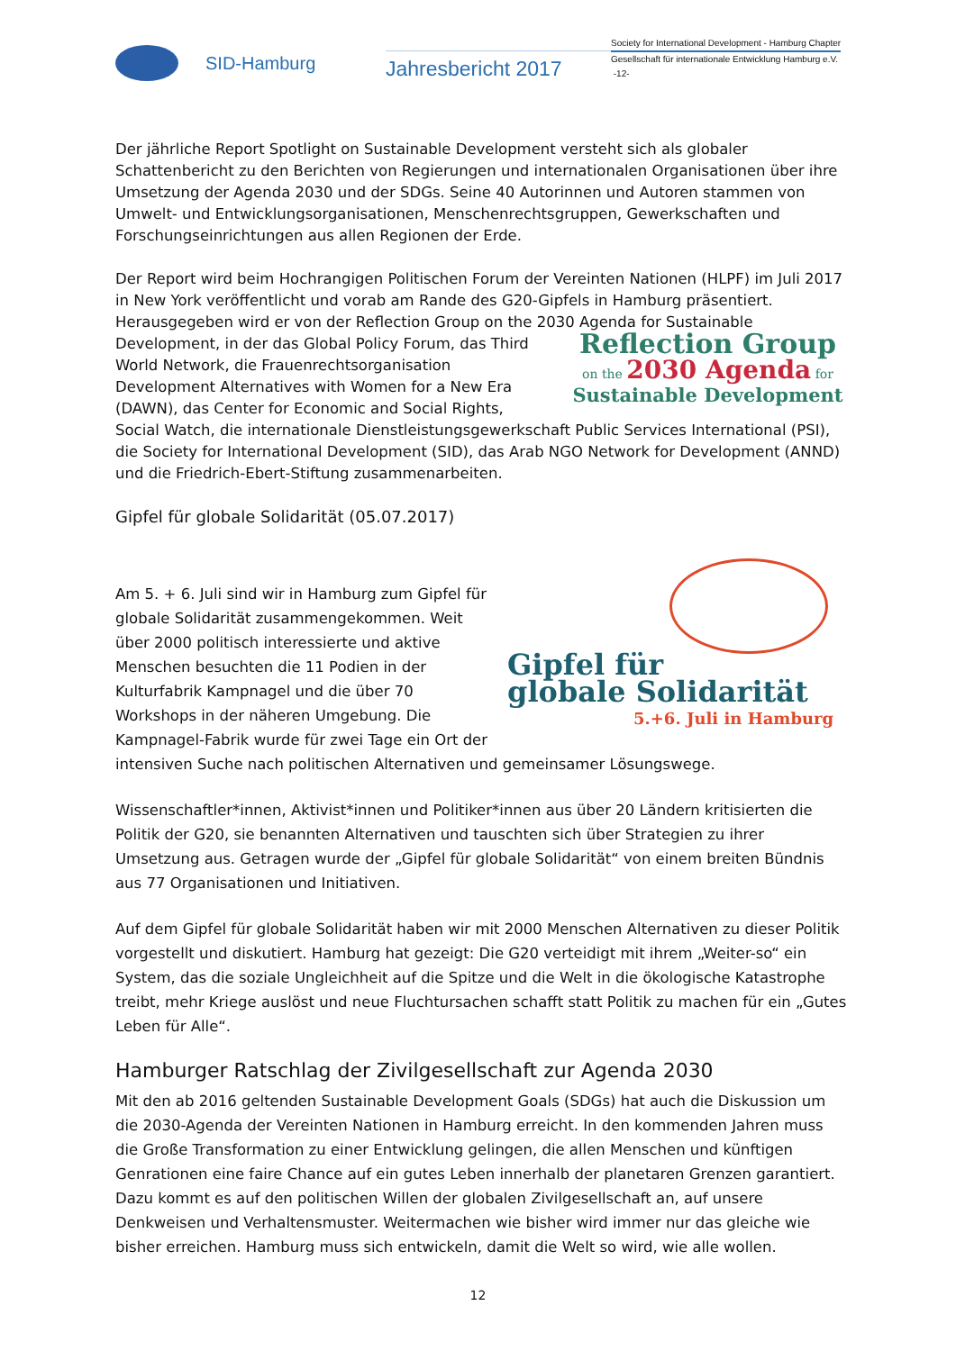SID-Hamburg
Jahresbericht 2017
Society for International Development - Hamburg Chapter
Gesellschaft für internationale Entwicklung Hamburg e.V.
-12-
Der jährliche Report Spotlight on Sustainable Development versteht sich als globaler Schattenbericht zu den Berichten von Regierungen und internationalen Organisationen über ihre Umsetzung der Agenda 2030 und der SDGs. Seine 40 Autorinnen und Autoren stammen von Umwelt- und Entwicklungsorganisationen, Menschenrechtsgruppen, Gewerkschaften und Forschungseinrichtungen aus allen Regionen der Erde.
Der Report wird beim Hochrangigen Politischen Forum der Vereinten Nationen (HLPF) im Juli 2017 in New York veröffentlicht und vorab am Rande des G20-Gipfels in Hamburg präsentiert. Herausgegeben wird er von der Reflection Group on the 2030 Agenda for Sustainable Development, in der das Reflection Group
on the 2030 Agenda for
Sustainable Development Global Policy Forum, das Third World Network, die Frauenrechtsorganisation Development Alternatives with Women for a New Era (DAWN), das Center for Economic and Social Rights, Social Watch, die internationale Dienstleistungsgewerkschaft Public Services International (PSI), die Society for International Development (SID), das Arab NGO Network for Development (ANND) und die Friedrich-Ebert-Stiftung zusammenarbeiten.
Gipfel für globale Solidarität (05.07.2017)
Gipfel für
globale Solidarität
5.+6. Juli in Hamburg
Am 5. + 6. Juli sind wir in Hamburg zum Gipfel für globale Solidarität zusammengekommen. Weit über 2000 politisch interessierte und aktive Menschen besuchten die 11 Podien in der Kulturfabrik Kampnagel und die über 70 Workshops in der näheren Umgebung. Die Kampnagel-Fabrik wurde für zwei Tage ein Ort der intensiven Suche nach politischen Alternativen und gemeinsamer Lösungswege.
Wissenschaftler*innen, Aktivist*innen und Politiker*innen aus über 20 Ländern kritisierten die Politik der G20, sie benannten Alternativen und tauschten sich über Strategien zu ihrer Umsetzung aus. Getragen wurde der „Gipfel für globale Solidarität“ von einem breiten Bündnis aus 77 Organisationen und Initiativen.
Auf dem Gipfel für globale Solidarität haben wir mit 2000 Menschen Alternativen zu dieser Politik vorgestellt und diskutiert. Hamburg hat gezeigt: Die G20 verteidigt mit ihrem „Weiter-so“ ein System, das die soziale Ungleichheit auf die Spitze und die Welt in die ökologische Katastrophe treibt, mehr Kriege auslöst und neue Fluchtursachen schafft statt Politik zu machen für ein „Gutes Leben für Alle“.
Hamburger Ratschlag der Zivilgesellschaft zur Agenda 2030
Mit den ab 2016 geltenden Sustainable Development Goals (SDGs) hat auch die Diskussion um die 2030-Agenda der Vereinten Nationen in Hamburg erreicht. In den kommenden Jahren muss die Große Transformation zu einer Entwicklung gelingen, die allen Menschen und künftigen Genrationen eine faire Chance auf ein gutes Leben innerhalb der planetaren Grenzen garantiert. Dazu kommt es auf den politischen Willen der globalen Zivilgesellschaft an, auf unsere Denkweisen und Verhaltensmuster. Weitermachen wie bisher wird immer nur das gleiche wie bisher erreichen. Hamburg muss sich entwickeln, damit die Welt so wird, wie alle wollen.
12